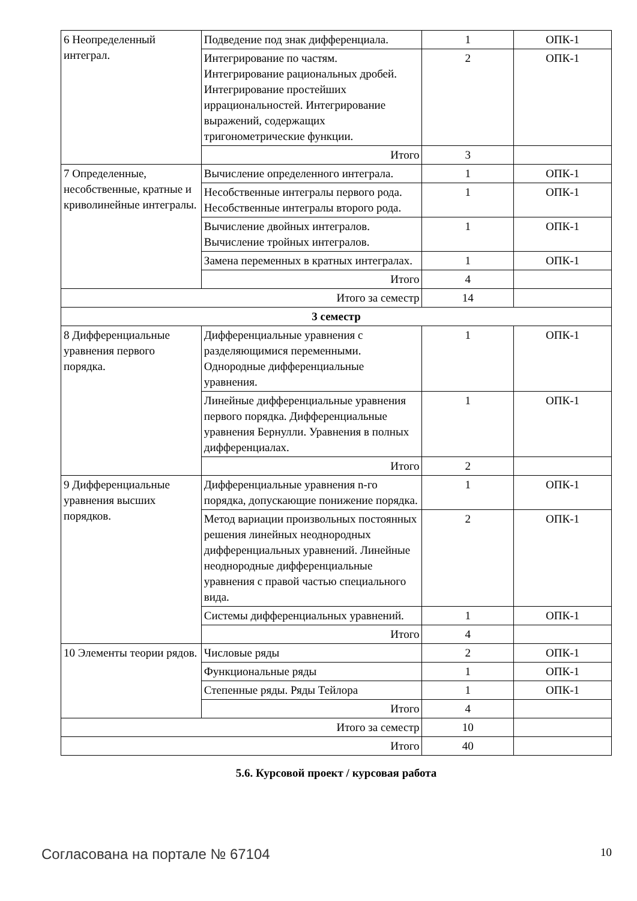| 6 Неопределенный интеграл. | Подведение под знак дифференциала. | 1 | ОПК-1 |
| | Интегрирование по частям. Интегрирование рациональных дробей. Интегрирование простейших иррациональностей. Интегрирование выражений, содержащих тригонометрические функции. | 2 | ОПК-1 |
| | Итого | 3 | |
| 7 Определенные, несобственные, кратные и криволинейные интегралы. | Вычисление определенного интеграла. | 1 | ОПК-1 |
| | Несобственные интегралы первого рода. Несобственные интегралы второго рода. | 1 | ОПК-1 |
| | Вычисление двойных интегралов. Вычисление тройных интегралов. | 1 | ОПК-1 |
| | Замена переменных в кратных интегралах. | 1 | ОПК-1 |
| | Итого | 4 | |
| Итого за семестр | | 14 | |
| 3 семестр | | | |
| 8 Дифференциальные уравнения первого порядка. | Дифференциальные уравнения с разделяющимися переменными. Однородные дифференциальные уравнения. | 1 | ОПК-1 |
| | Линейные дифференциальные уравнения первого порядка. Дифференциальные уравнения Бернулли. Уравнения в полных дифференциалах. | 1 | ОПК-1 |
| | Итого | 2 | |
| 9 Дифференциальные уравнения высших порядков. | Дифференциальные уравнения n-го порядка, допускающие понижение порядка. | 1 | ОПК-1 |
| | Метод вариации произвольных постоянных решения линейных неоднородных дифференциальных уравнений. Линейные неоднородные дифференциальные уравнения с правой частью специального вида. | 2 | ОПК-1 |
| | Системы дифференциальных уравнений. | 1 | ОПК-1 |
| | Итого | 4 | |
| 10 Элементы теории рядов. | Числовые ряды | 2 | ОПК-1 |
| | Функциональные ряды | 1 | ОПК-1 |
| | Степенные ряды. Ряды Тейлора | 1 | ОПК-1 |
| | Итого | 4 | |
| Итого за семестр | | 10 | |
| Итого | | 40 | |
5.6. Курсовой проект / курсовая работа
Согласована на портале № 67104 10